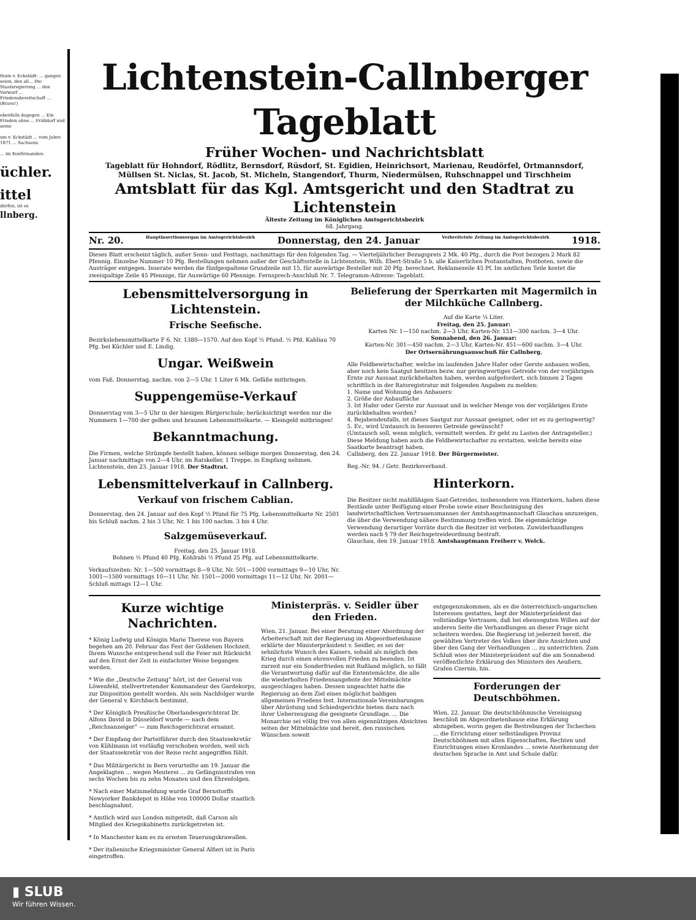thum v. Eckstädt: ... gangen seien, den all... Die Staatsregierung ... den Vorwurf ... Friedensbereitschaft ... (Bravo!)
ebenfalls dagegen ... Ein Frieden ohne ... Fräßdorf und seine
um v. Eckstädt ... vom Jahre 1871 ... Sachsens
... im Konfirmanden-
üchler.
ittel
dürfen, ist es
llnberg.
Lichtenstein-Callnberger Tageblatt
Früher Wochen- und Nachrichtsblatt
Tageblatt für Hohndorf, Rödlitz, Bernsdorf, Rüsdorf, St. Egidien, Heinrichsort, Marienau, Reudörfel, Ortmannsdorf, Müllsen St. Niclas, St. Jacob, St. Micheln, Stangendorf, Thurm, Niedermülsen, Ruhschnappel und Tirschheim
Amtsblatt für das Kgl. Amtsgericht und den Stadtrat zu Lichtenstein
Älteste Zeitung im Königlichen Amtsgerichtsbezirk
68. Jahrgang.
Nr. 20. Hauptinsertionsorgan im Amtsgerichtsbezirk Donnerstag, den 24. Januar Verbreitetste Zeitung im Amtsgerichtsbezirk 1918.
Dieses Blatt erscheint täglich, außer Sonn- und Festtags, nachmittags für den folgenden Tag. — Vierteljährlicher Bezugspreis 2 Mk. 40 Pfg., durch die Post bezogen 2 Mark 82 Pfennig. Einzelne Nummer 10 Pfg. Bestellungen nehmen außer der Geschäftsstelle in Lichtenstein, Wilh. Ebert-Straße 5 b, alle Kaiserlichen Postanstalten, Postboten, sowie die Austräger entgegen. Inserate werden die fünfgespaltene Grundzeile mit 15, für auswärtige Besteller mit 20 Pfg. berechnet. Reklamezeile 45 Pf. Im amtlichen Teile kostet die zweispaltige Zeile 45 Pfennige, für Auswärtige 60 Pfennige. Fernsprech-Anschluß Nr. 7. Telegramm-Adresse: Tageblatt.
Lebensmittelversorgung in Lichtenstein.
Frische Seefische.
Bezirkslebensmittelkarte F 6. Nr. 1380—1570. Auf den Kopf ½ Pfund. ½ Pfd. Kabliau 70 Pfg. bei Küchler und E. Lindig.
Ungar. Weißwein
vom Faß. Donnerstag, nachm. von 2—5 Uhr. 1 Liter 6 Mk. Gefäße mitbringen.
Suppengemüse-Verkauf
Donnerstag von 3—5 Uhr in der hiesigen Bürgerschule; berücksichtigt werden nur die Nummern 1—700 der gelben und braunen Lebensmittelkarte. — Kleingeld mitbringen!
Bekanntmachung.
Die Firmen, welche Strümpfe bestellt haben, können selbige morgen Donnerstag, den 24. Januar nachmittags von 2—4 Uhr, im Ratskeller, 1 Treppe, in Empfang nehmen.
Lichtenstein, den 23. Januar 1918. Der Stadtrat.
Lebensmittelverkauf in Callnberg.
Verkauf von frischem Cablian.
Donnerstag, den 24. Januar auf den Kopf ½ Pfund für 75 Pfg. Lebensmittelkarte Nr. 2501 bis Schluß nachm. 2 bis 3 Uhr, Nr. 1 bis 100 nachm. 3 bis 4 Uhr.
Salzgemüseverkauf.
Freitag, den 25. Januar 1918.
Bohnen ½ Pfund 40 Pfg. Kohlrabi ½ Pfund 25 Pfg. auf Lebensmittelkarte.
Verkaufszeiten: Nr. 1—500 vormittags 8—9 Uhr, Nr. 501—1000 vormittags 9—10 Uhr, Nr. 1001—1500 vormittags 10—11 Uhr, Nr. 1501—2000 vormittags 11—12 Uhr, Nr. 2001—Schluß mittags 12—1 Uhr.
Belieferung der Sperrkarten mit Magermilch in der Milchküche Callnberg.
Auf die Karte ¼ Liter.
Freitag, den 25. Januar:
Karten Nr. 1—150 nachm. 2—3 Uhr, Karten-Nr. 151—300 nachm. 3—4 Uhr.
Sonnabend, den 26. Januar:
Karten-Nr. 301—450 nachm. 2—3 Uhr, Karten-Nr. 451—600 nachm. 3—4 Uhr.
Der Ortsernährungsausschuß für Callnberg.
Alle Feldbewirtschafter, welche im laufenden Jahre Hafer oder Gerste anbauen wollen, aber noch kein Saatgut besitzen bezw. nur geringwertiges Getreide von der vorjährigen Ernte zur Aussaat zurückbehalten haben, werden aufgefordert, sich binnen 2 Tagen schriftlich in der Ratsregistratur mit folgenden Angaben zu melden:
1. Name und Wohnung des Anbauers:
2. Größe der Anbaufläche
3. Ist Hafer oder Gerste zur Aussaat und in welcher Menge von der vorjährigen Ernte zurückbehalten worden?
4. Bejahendenfalls, ist dieses Saatgut zur Aussaat geeignet, oder ist es zu geringwertig?
5. Ev., wird Umtausch in besseres Getreide gewünscht?
(Umtausch soll, wenn möglich, vermittelt werden. Er geht zu Lasten der Antragsteller.)
Diese Meldung haben auch die Feldbewirtschafter zu erstatten, welche bereits eine Saatkarte beantragt haben.
Callnberg, den 22. Januar 1918. Der Bürgermeister.
Reg.-Nr. 94. / Getr. Bezirksverband.
Hinterkorn.
Die Besitzer nicht mahlfähigen Saat-Getreides, insbesondere von Hinterkorn, haben diese Bestände unter Beifügung einer Probe sowie einer Bescheinigung des landwirtschaftlichen Vertrauensmannes der Amtshauptmannschaft Glauchau anzuzeigen, die über die Verwendung nähere Bestimmung treffen wird. Die eigenmächtige Verwendung derartiger Vorräte durch die Besitzer ist verboten. Zuwiderhandlungen werden nach § 79 der Reichsgetreideordnung bestraft.
Glauchau, den 19. Januar 1918. Amtshauptmann Freiherr v. Welck.
Kurze wichtige Nachrichten.
* König Ludwig und Königin Marie Therese von Bayern begehen am 20. Februar das Fest der Goldenen Hochzeit. Ihrem Wunsche entsprechend soll die Feier mit Rücksicht auf den Ernst der Zeit in einfachster Weise begangen werden.
* Wie die „Deutsche Zeitung“ hört, ist der General von Löwenfeld, stellvertretender Kommandeur des Gardekorps, zur Disposition gestellt worden. Als sein Nachfolger wurde der General v. Kirchbach bestimmt.
* Der Königlich Preußische Oberlandesgerichtsrat Dr. Alfons David in Düsseldorf wurde — nach dem „Reichsanzeiger“ — zum Reichsgerichtsrat ernannt.
* Der Empfang der Parteiführer durch den Staatssekretär von Kühlmann ist vorläufig verschoben worden, weil sich der Staatssekretär von der Reise recht angegriffen fühlt.
* Das Militärgericht in Bern verurteilte am 19. Januar die Angeklagten ... wegen Meuterei ... zu Gefängnisstrafen von sechs Wochen bis zu zehn Monaten und den Ehrenfolgen.
* Nach einer Matinmeldung wurde Graf Bernstorffs Newyorker Bankdepot in Höhe von 100000 Dollar staatlich beschlagnahmt.
* Amtlich wird aus London mitgeteilt, daß Carson als Mitglied des Kriegskabinetts zurückgetreten ist.
* In Manchester kam es zu ernsten Teuerungskrawallen.
* Der italienische Kriegsminister General Alfieri ist in Paris eingetroffen.
Ministerpräs. v. Seidler über den Frieden.
Wien, 21. Januar. Bei einer Beratung einer Abordnung der Arbeiterschaft mit der Regierung im Abgeordnetenhause erklärte der Ministerpräsident v. Seidler, es sei der sehnlichste Wunsch des Kaisers, sobald als möglich den Krieg durch einen ehrenvollen Frieden zu beenden. Ist zurzeit nur ein Sonderfrieden mit Rußland möglich, so fällt die Verantwortung dafür auf die Ententemächte, die alle die wiederholten Friedensangebote der Mittelmächte ausgeschlagen haben. Dessen ungeachtet hatte die Regierung an dem Ziel eines möglichst baldigen allgemeinen Friedens fest. Internationale Vereinbarungen über Abrüstung und Schiedsgerichte bieten dazu nach ihrer Ueberzeugung die geeignete Grundlage. ... Die Monarchie sei völlig frei von allen eigennützigen Absichten seiten der Mittelmächte und bereit, den russischen Wünschen soweit
entgegenzukommen, als es die österreichisch-ungarischen Interessen gestatten, hegt der Ministerpräsident das vollständige Vertrauen, daß bei ebensoguten Willen auf der anderen Seite die Verhandlungen an dieser Frage nicht scheitern werden. Die Regierung ist jederzeit bereit, die gewählten Vertreter des Volkes über ihre Ansichten und über den Gang der Verhandlungen ... zu unterrichten. Zum Schluß wies der Ministerpräsident auf die am Sonnabend veröffentlichte Erklärung des Ministers des Aeußern, Grafen Czernin, hin.
Forderungen der Deutschböhmen.
Wien, 22. Januar. Die deutschböhmische Vereinigung beschloß im Abgeordnetenhause eine Erklärung abzugeben, worin gegen die Bestrebungen der Tschechen ... die Errichtung einer selbständigen Provinz Deutschböhmen mit allen Eigenschaften, Rechten und Einrichtungen eines Kronlandes ... sowie Anerkennung der deutschen Sprache in Amt und Schule dafür.
▮ SLUB
Wir führen Wissen.